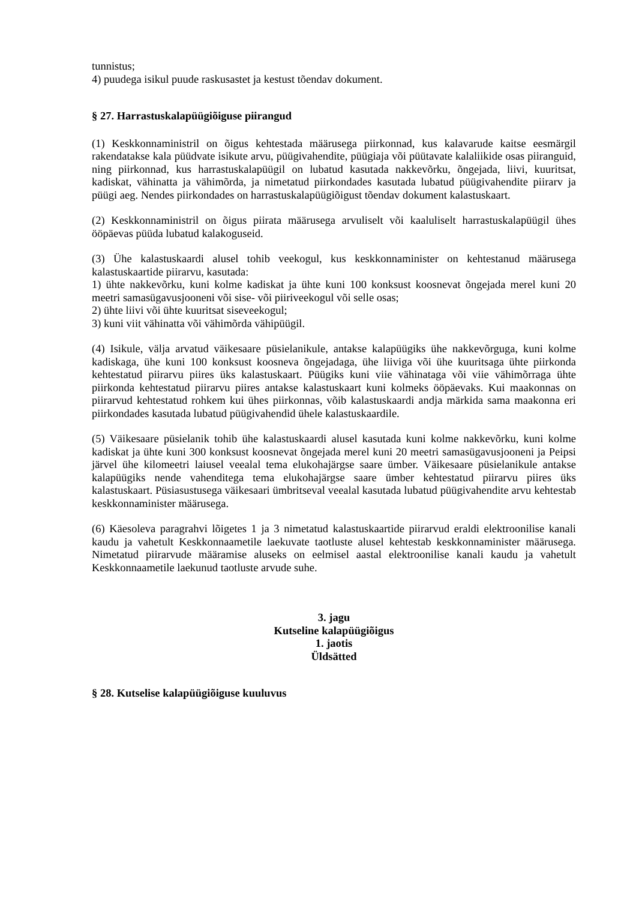tunnistus;
4) puudega isikul puude raskusastet ja kestust tõendav dokument.
§ 27. Harrastuskalapüügiõiguse piirangud
(1) Keskkonnaministril on õigus kehtestada määrusega piirkonnad, kus kalavarude kaitse eesmärgil rakendatakse kala püüdvate isikute arvu, püügivahendite, püügiaja või püütavate kalaliikide osas piiranguid, ning piirkonnad, kus harrastuskalapüügil on lubatud kasutada nakkevõrku, õngejada, liivi, kuuritsat, kadiskat, vähinatta ja vähimõrda, ja nimetatud piirkondades kasutada lubatud püügivahendite piirarv ja püügi aeg. Nendes piirkondades on harrastuskalapüügiõigust tõendav dokument kalastuskaart.
(2) Keskkonnaministril on õigus piirata määrusega arvuliselt või kaaluliselt harrastuskalapüügil ühes ööpäevas püüda lubatud kalakoguseid.
(3) Ühe kalastuskaardi alusel tohib veekogul, kus keskkonnaminister on kehtestanud määrusega kalastuskaartide piirarvu, kasutada:
1) ühte nakkevõrku, kuni kolme kadiskat ja ühte kuni 100 konksust koosnevat õngejada merel kuni 20 meetri samasügavusjooneni või sise- või piiriveekogul või selle osas;
2) ühte liivi või ühte kuuritsat siseveekogul;
3) kuni viit vähinatta või vähimõrda vähipüügil.
(4) Isikule, välja arvatud väikesaare püsielanikule, antakse kalapüügiks ühe nakkevõrguga, kuni kolme kadiskaga, ühe kuni 100 konksust koosneva õngejadaga, ühe liiviga või ühe kuuritsaga ühte piirkonda kehtestatud piirarvu piires üks kalastuskaart. Püügiks kuni viie vähinataga või viie vähimõrraga ühte piirkonda kehtestatud piirarvu piires antakse kalastuskaart kuni kolmeks ööpäevaks. Kui maakonnas on piirarvud kehtestatud rohkem kui ühes piirkonnas, võib kalastuskaardi andja märkida sama maakonna eri piirkondades kasutada lubatud püügivahendid ühele kalastuskaardile.
(5) Väikesaare püsielanik tohib ühe kalastuskaardi alusel kasutada kuni kolme nakkevõrku, kuni kolme kadiskat ja ühte kuni 300 konksust koosnevat õngejada merel kuni 20 meetri samasügavusjooneni ja Peipsi järvel ühe kilomeetri laiusel veealal tema elukohajärgse saare ümber. Väikesaare püsielanikule antakse kalapüügiks nende vahenditega tema elukohajärgse saare ümber kehtestatud piirarvu piires üks kalastuskaart. Püsiasustusega väikesaari ümbritseval veealal kasutada lubatud püügivahendite arvu kehtestab keskkonnaminister määrusega.
(6) Käesoleva paragrahvi lõigetes 1 ja 3 nimetatud kalastuskaartide piirarvud eraldi elektroonilise kanali kaudu ja vahetult Keskkonnaametile laekuvate taotluste alusel kehtestab keskkonnaminister määrusega. Nimetatud piirarvude määramise aluseks on eelmisel aastal elektroonilise kanali kaudu ja vahetult Keskkonnaametile laekunud taotluste arvude suhe.
3. jagu
Kutseline kalapüügiõigus
1. jaotis
Üldsätted
§ 28. Kutselise kalapüügiõiguse kuuluvus